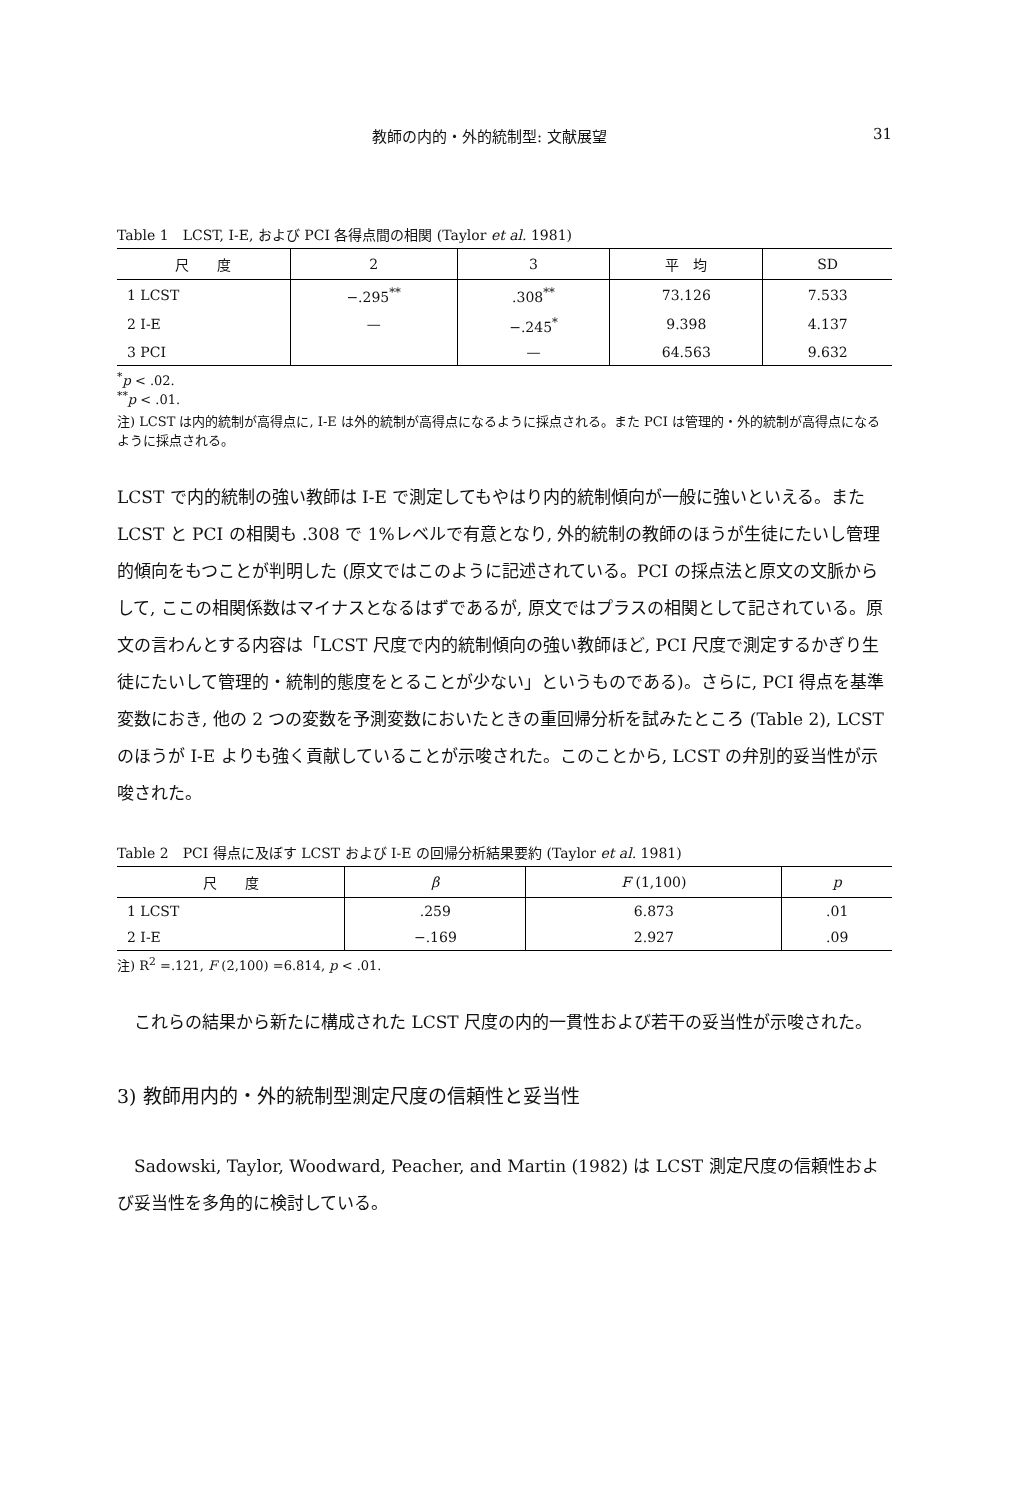教師の内的・外的統制型: 文献展望 31
Table 1　LCST, I-E, および PCI 各得点間の相関 (Taylor et al. 1981)
| 尺 度 | 2 | 3 | 平 均 | SD |
| --- | --- | --- | --- | --- |
| 1 LCST | −.295<sup>**</sup> | .308<sup>**</sup> | 73.126 | 7.533 |
| 2 I-E | — | −.245<sup>*</sup> | 9.398 | 4.137 |
| 3 PCI | | — | 64.563 | 9.632 |
<sup>*</sup> p < .02.
<sup>**</sup> p < .01.
注) LCST は内的統制が高得点に, I-E は外的統制が高得点になるように採点される。また PCI は管理的・外的統制が高得点になるように採点される。
LCST で内的統制の強い教師は I-E で測定してもやはり内的統制傾向が一般に強いといえる。また LCST と PCI の相関も .308 で 1%レベルで有意となり, 外的統制の教師のほうが生徒にたいし管理的傾向をもつことが判明した (原文ではこのように記述されている。PCI の採点法と原文の文脈からして, ここの相関係数はマイナスとなるはずであるが, 原文ではプラスの相関として記されている。原文の言わんとする内容は「LCST 尺度で内的統制傾向の強い教師ほど, PCI 尺度で測定するかぎり生徒にたいして管理的・統制的態度をとることが少ない」というものである)。さらに, PCI 得点を基準変数におき, 他の 2 つの変数を予測変数においたときの重回帰分析を試みたところ (Table 2), LCST のほうが I-E よりも強く貢献していることが示唆された。このことから, LCST の弁別的妥当性が示唆された。
Table 2　PCI 得点に及ぼす LCST および I-E の回帰分析結果要約 (Taylor et al. 1981)
| 尺 度 | β | F (1,100) | p |
| --- | --- | --- | --- |
| 1 LCST | .259 | 6.873 | .01 |
| 2 I-E | −.169 | 2.927 | .09 |
注) R<sup>2</sup> =.121, F (2,100) =6.814, p < .01.
　これらの結果から新たに構成された LCST 尺度の内的一貫性および若干の妥当性が示唆された。
3) 教師用内的・外的統制型測定尺度の信頼性と妥当性
　Sadowski, Taylor, Woodward, Peacher, and Martin (1982) は LCST 測定尺度の信頼性および妥当性を多角的に検討している。